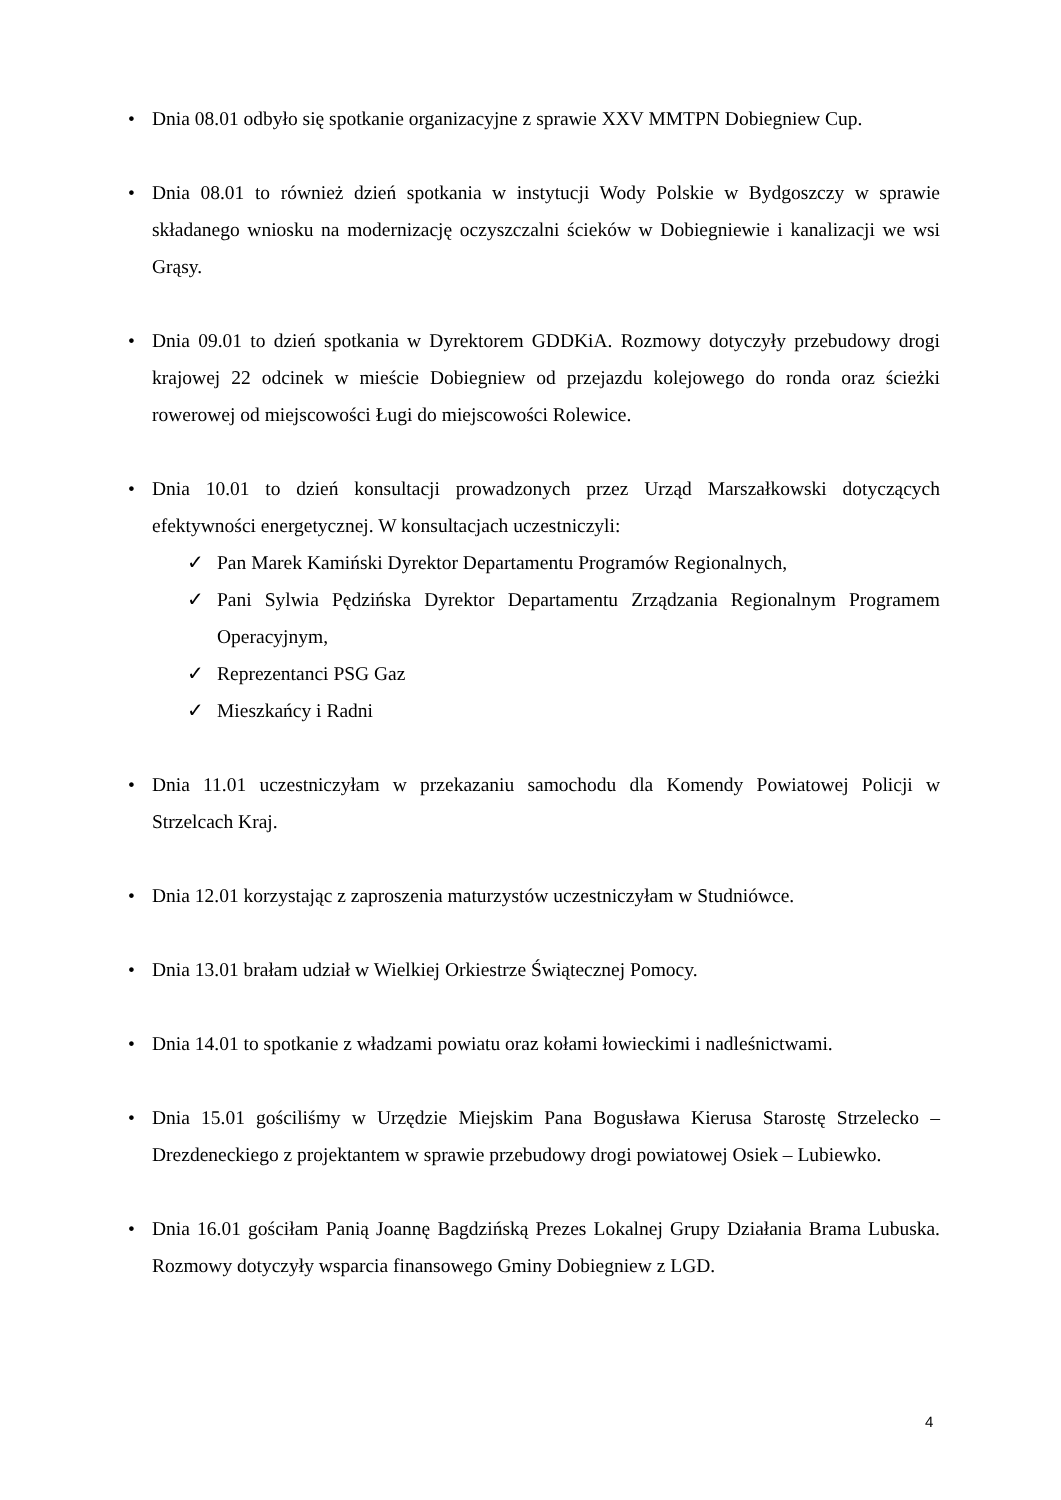• Dnia 08.01 odbyło się spotkanie organizacyjne z sprawie XXV MMTPN Dobiegniew Cup.
• Dnia 08.01 to również dzień spotkania w instytucji Wody Polskie w Bydgoszczy w sprawie składanego wniosku na modernizację oczyszczalni ścieków w Dobiegniewie i kanalizacji we wsi Grąsy.
• Dnia 09.01 to dzień spotkania w Dyrektorem GDDKiA. Rozmowy dotyczyły przebudowy drogi krajowej 22 odcinek w mieście Dobiegniew od przejazdu kolejowego do ronda oraz ścieżki rowerowej od miejscowości Ługi do miejscowości Rolewice.
• Dnia 10.01 to dzień konsultacji prowadzonych przez Urząd Marszałkowski dotyczących efektywności energetycznej. W konsultacjach uczestniczyli:
✓ Pan Marek Kamiński Dyrektor Departamentu Programów Regionalnych,
✓ Pani Sylwia Pędzińska Dyrektor Departamentu Zrządzania Regionalnym Programem Operacyjnym,
✓ Reprezentanci PSG Gaz
✓ Mieszkańcy i Radni
• Dnia 11.01 uczestniczyłam w przekazaniu samochodu dla Komendy Powiatowej Policji w Strzelcach Kraj.
• Dnia 12.01 korzystając z zaproszenia maturzystów uczestniczyłam w Studniówce.
• Dnia 13.01 brałam udział w Wielkiej Orkiestrze Świątecznej Pomocy.
• Dnia 14.01 to spotkanie z władzami powiatu oraz kołami łowieckimi i nadleśnictwami.
• Dnia 15.01 gościliśmy w Urzędzie Miejskim Pana Bogusława Kierusa Starostę Strzelecko – Drezdeneckiego z projektantem w sprawie przebudowy drogi powiatowej Osiek – Lubiewko.
• Dnia 16.01 gościłam Panią Joannę Bagdzińską Prezes Lokalnej Grupy Działania Brama Lubuska. Rozmowy dotyczyły wsparcia finansowego Gminy Dobiegniew z LGD.
4